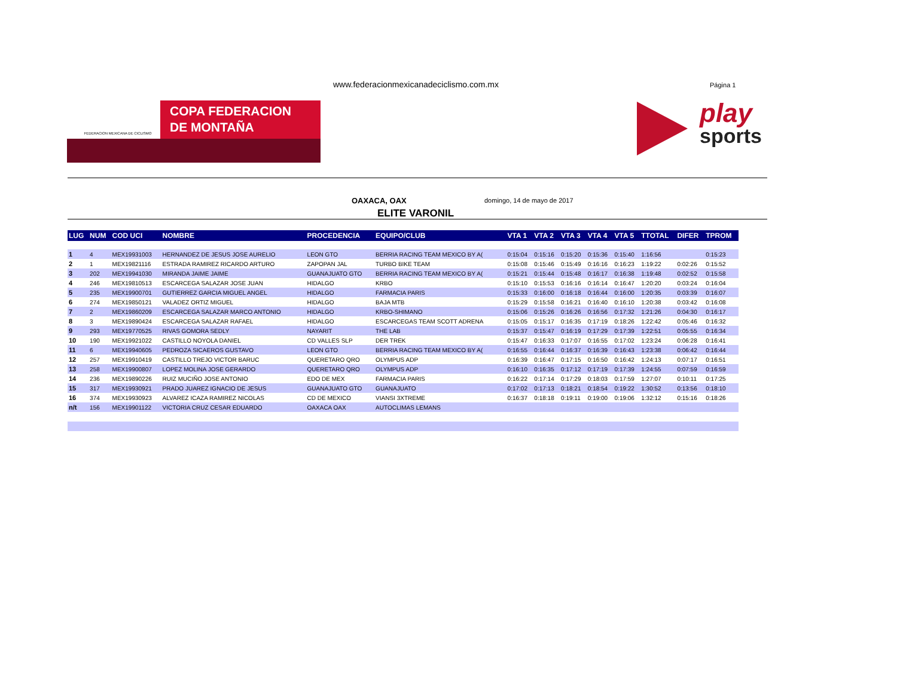www.federacionmexicanadeciclismo.com.mx
Página 1
FEDERACION MEXICANA DE CICLISMO
COPA FEDERACION
DE MONTAÑA
play
sports
OAXACA, OAX domingo, 14 de mayo de 2017
ELITE VARONIL
| LUG | NUM | COD UCI | NOMBRE | PROCEDENCIA | EQUIPO/CLUB | VTA 1 | VTA 2 | VTA 3 | VTA 4 | VTA 5 | TTOTAL | DIFER | TPROM |
| --- | --- | --- | --- | --- | --- | --- | --- | --- | --- | --- | --- | --- | --- |
| 1 | 4 | MEX19931003 | HERNANDEZ DE JESUS JOSE AURELIO | LEON GTO | BERRIA RACING TEAM MEXICO BY A( | 0:15:04 | 0:15:16 | 0:15:20 | 0:15:36 | 0:15:40 | 1:16:56 | | 0:15:23 |
| 2 | 1 | MEX19821116 | ESTRADA RAMIREZ RICARDO ARTURO | ZAPOPAN JAL | TURBO BIKE TEAM | 0:15:08 | 0:15:46 | 0:15:49 | 0:16:16 | 0:16:23 | 1:19:22 | 0:02:26 | 0:15:52 |
| 3 | 202 | MEX19941030 | MIRANDA JAIME JAIME | GUANAJUATO GTO | BERRIA RACING TEAM MEXICO BY A( | 0:15:21 | 0:15:44 | 0:15:48 | 0:16:17 | 0:16:38 | 1:19:48 | 0:02:52 | 0:15:58 |
| 4 | 246 | MEX19810513 | ESCARCEGA SALAZAR JOSE JUAN | HIDALGO | KRBO | 0:15:10 | 0:15:53 | 0:16:16 | 0:16:14 | 0:16:47 | 1:20:20 | 0:03:24 | 0:16:04 |
| 5 | 235 | MEX19900701 | GUTIERREZ GARCIA MIGUEL ANGEL | HIDALGO | FARMACIA PARIS | 0:15:33 | 0:16:00 | 0:16:18 | 0:16:44 | 0:16:00 | 1:20:35 | 0:03:39 | 0:16:07 |
| 6 | 274 | MEX19850121 | VALADEZ ORTIZ MIGUEL | HIDALGO | BAJA MTB | 0:15:29 | 0:15:58 | 0:16:21 | 0:16:40 | 0:16:10 | 1:20:38 | 0:03:42 | 0:16:08 |
| 7 | 2 | MEX19860209 | ESCARCEGA SALAZAR MARCO ANTONIO | HIDALGO | KRBO-SHIMANO | 0:15:06 | 0:15:26 | 0:16:26 | 0:16:56 | 0:17:32 | 1:21:26 | 0:04:30 | 0:16:17 |
| 8 | 3 | MEX19890424 | ESCARCEGA SALAZAR RAFAEL | HIDALGO | ESCARCEGAS TEAM SCOTT ADRENA | 0:15:05 | 0:15:17 | 0:16:35 | 0:17:19 | 0:18:26 | 1:22:42 | 0:05:46 | 0:16:32 |
| 9 | 293 | MEX19770525 | RIVAS GOMORA SEDLY | NAYARIT | THE LAB | 0:15:37 | 0:15:47 | 0:16:19 | 0:17:29 | 0:17:39 | 1:22:51 | 0:05:55 | 0:16:34 |
| 10 | 190 | MEX19921022 | CASTILLO NOYOLA DANIEL | CD VALLES SLP | DER TREK | 0:15:47 | 0:16:33 | 0:17:07 | 0:16:55 | 0:17:02 | 1:23:24 | 0:06:28 | 0:16:41 |
| 11 | 6 | MEX19940605 | PEDROZA SICAEROS GUSTAVO | LEON GTO | BERRIA RACING TEAM MEXICO BY A( | 0:16:55 | 0:16:44 | 0:16:37 | 0:16:39 | 0:16:43 | 1:23:38 | 0:06:42 | 0:16:44 |
| 12 | 257 | MEX19910419 | CASTILLO TREJO VICTOR BARUC | QUERETARO QRO | OLYMPUS ADP | 0:16:39 | 0:16:47 | 0:17:15 | 0:16:50 | 0:16:42 | 1:24:13 | 0:07:17 | 0:16:51 |
| 13 | 258 | MEX19900807 | LOPEZ MOLINA JOSE GERARDO | QUERETARO QRO | OLYMPUS ADP | 0:16:10 | 0:16:35 | 0:17:12 | 0:17:19 | 0:17:39 | 1:24:55 | 0:07:59 | 0:16:59 |
| 14 | 236 | MEX19890226 | RUIZ MUCIÑO JOSE ANTONIO | EDO DE MEX | FARMACIA PARIS | 0:16:22 | 0:17:14 | 0:17:29 | 0:18:03 | 0:17:59 | 1:27:07 | 0:10:11 | 0:17:25 |
| 15 | 317 | MEX19930921 | PRADO JUAREZ IGNACIO DE JESUS | GUANAJUATO GTO | GUANAJUATO | 0:17:02 | 0:17:13 | 0:18:21 | 0:18:54 | 0:19:22 | 1:30:52 | 0:13:56 | 0:18:10 |
| 16 | 374 | MEX19930923 | ALVAREZ ICAZA RAMIREZ NICOLAS | CD DE MEXICO | VIANSI 3XTREME | 0:16:37 | 0:18:18 | 0:19:11 | 0:19:00 | 0:19:06 | 1:32:12 | 0:15:16 | 0:18:26 |
| n/t | 156 | MEX19901122 | VICTORIA CRUZ CESAR EDUARDO | OAXACA OAX | AUTOCLIMAS LEMANS | | | | | | | | |